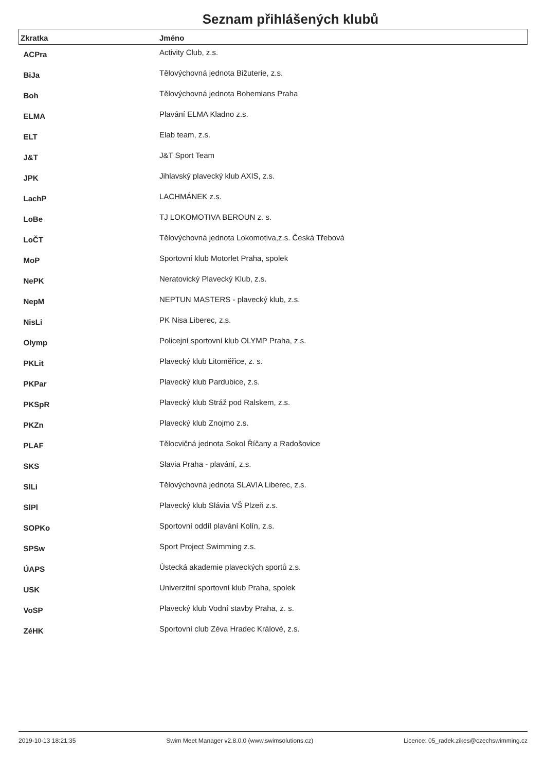Seznam přihlášených klubů
| Zkratka | Jméno |
| --- | --- |
| ACPra | Activity Club, z.s. |
| BiJa | Tělovýchovná jednota Bižuterie, z.s. |
| Boh | Tělovýchovná jednota Bohemians Praha |
| ELMA | Plavání ELMA Kladno z.s. |
| ELT | Elab team, z.s. |
| J&T | J&T Sport Team |
| JPK | Jihlavský plavecký klub AXIS, z.s. |
| LachP | LACHMÁNEK z.s. |
| LoBe | TJ LOKOMOTIVA BEROUN z. s. |
| LoČT | Tělovýchovná jednota Lokomotiva,z.s. Česká Třebová |
| MoP | Sportovní klub Motorlet Praha, spolek |
| NePK | Neratovický Plavecký Klub, z.s. |
| NepM | NEPTUN MASTERS - plavecký klub, z.s. |
| NisLi | PK Nisa Liberec, z.s. |
| Olymp | Policejní sportovní klub OLYMP Praha, z.s. |
| PKLit | Plavecký klub Litoměřice, z. s. |
| PKPar | Plavecký klub Pardubice, z.s. |
| PKSpR | Plavecký klub Stráž pod Ralskem, z.s. |
| PKZn | Plavecký klub Znojmo z.s. |
| PLAF | Tělocvičná jednota Sokol Říčany a Radošovice |
| SKS | Slavia Praha - plavání, z.s. |
| SlLi | Tělovýchovná jednota SLAVIA Liberec, z.s. |
| SlPl | Plavecký klub Slávia VŠ Plzeň z.s. |
| SOPKo | Sportovní oddíl plavání Kolín, z.s. |
| SPSw | Sport Project Swimming z.s. |
| ÚAPS | Ústecká akademie plaveckých sportů z.s. |
| USK | Univerzitní sportovní klub Praha, spolek |
| VoSP | Plavecký klub Vodní stavby Praha, z. s. |
| ZéHK | Sportovní club Zéva Hradec Králové, z.s. |
2019-10-13 18:21:35 Swim Meet Manager v2.8.0.0 (www.swimsolutions.cz) Licence: 05_radek.zikes@czechswimming.cz